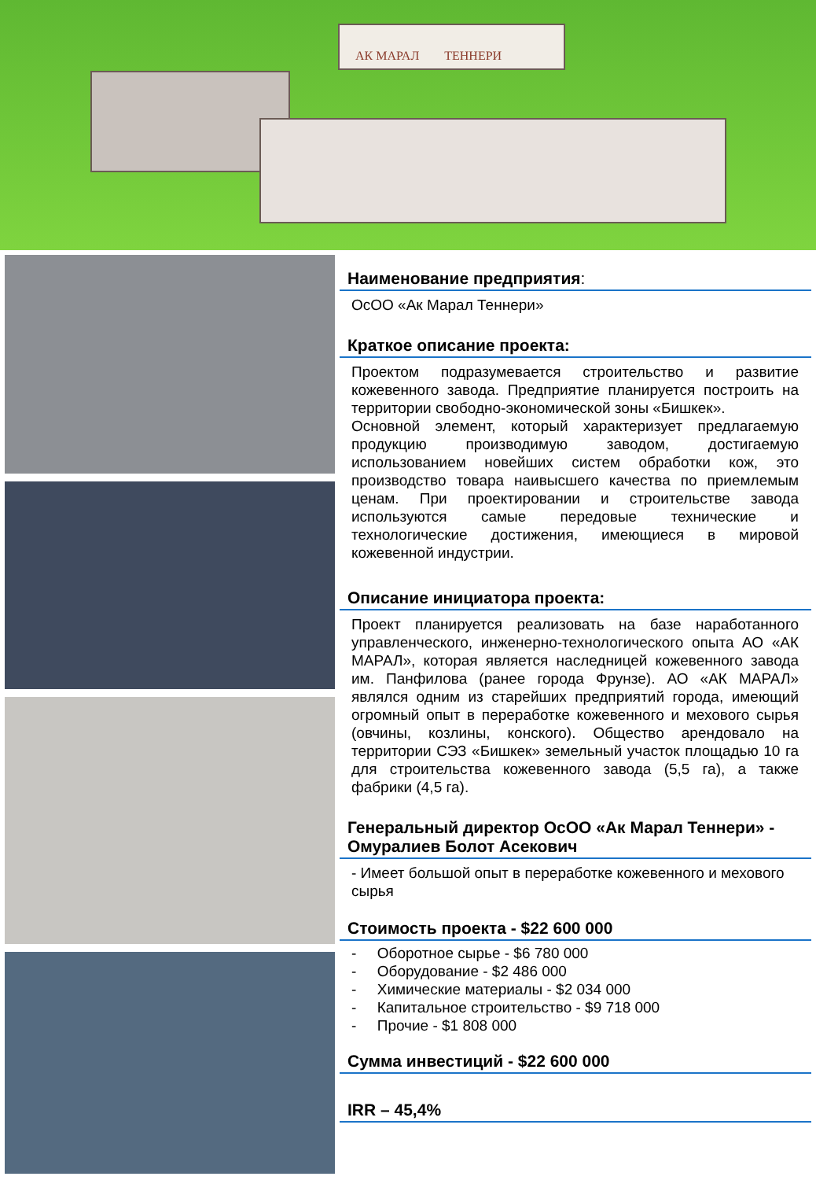АК МАРАЛ ТЕННЕРИ
Наименование предприятия:
ОсОО «Ак Марал Теннери»
Краткое описание проекта:
Проектом подразумевается строительство и развитие кожевенного завода. Предприятие планируется построить на территории свободно-экономической зоны «Бишкек».
Основной элемент, который характеризует предлагаемую продукцию производимую заводом, достигаемую использованием новейших систем обработки кож, это производство товара наивысшего качества по приемлемым ценам. При проектировании и строительстве завода используются самые передовые технические и технологические достижения, имеющиеся в мировой кожевенной индустрии.
Описание инициатора проекта:
Проект планируется реализовать на базе наработанного управленческого, инженерно-технологического опыта АО «АК МАРАЛ», которая является наследницей кожевенного завода им. Панфилова (ранее города Фрунзе). АО «АК МАРАЛ» являлся одним из старейших предприятий города, имеющий огромный опыт в переработке кожевенного и мехового сырья (овчины, козлины, конского). Общество арендовало на территории СЭЗ «Бишкек» земельный участок площадью 10 га для строительства кожевенного завода (5,5 га), а также фабрики (4,5 га).
Генеральный директор ОсОО «Ак Марал Теннери» - Омуралиев Болот Асекович
- Имеет большой опыт в переработке кожевенного и мехового сырья
Стоимость проекта - $22 600 000
- Оборотное сырье - $6 780 000
- Оборудование - $2 486 000
- Химические материалы - $2 034 000
- Капитальное строительство - $9 718 000
- Прочие - $1 808 000
Сумма инвестиций - $22 600 000
IRR – 45,4%